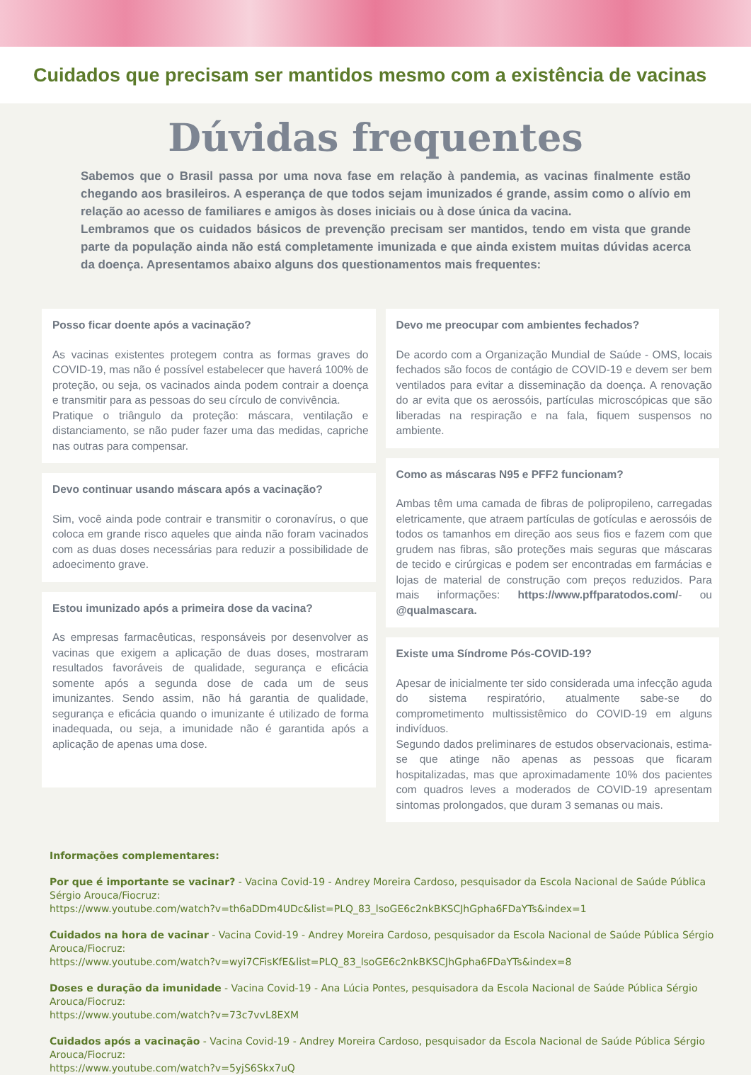Cuidados que precisam ser mantidos mesmo com a existência de vacinas
Dúvidas frequentes
Sabemos que o Brasil passa por uma nova fase em relação à pandemia, as vacinas finalmente estão chegando aos brasileiros. A esperança de que todos sejam imunizados é grande, assim como o alívio em relação ao acesso de familiares e amigos às doses iniciais ou à dose única da vacina.
Lembramos que os cuidados básicos de prevenção precisam ser mantidos, tendo em vista que grande parte da população ainda não está completamente imunizada e que ainda existem muitas dúvidas acerca da doença. Apresentamos abaixo alguns dos questionamentos mais frequentes:
Posso ficar doente após a vacinação?
As vacinas existentes protegem contra as formas graves do COVID-19, mas não é possível estabelecer que haverá 100% de proteção, ou seja, os vacinados ainda podem contrair a doença e transmitir para as pessoas do seu círculo de convivência.
Pratique o triângulo da proteção: máscara, ventilação e distanciamento, se não puder fazer uma das medidas, capriche nas outras para compensar.
Devo continuar usando máscara após a vacinação?
Sim, você ainda pode contrair e transmitir o coronavírus, o que coloca em grande risco aqueles que ainda não foram vacinados com as duas doses necessárias para reduzir a possibilidade de adoecimento grave.
Estou imunizado após a primeira dose da vacina?
As empresas farmacêuticas, responsáveis por desenvolver as vacinas que exigem a aplicação de duas doses, mostraram resultados favoráveis de qualidade, segurança e eficácia somente após a segunda dose de cada um de seus imunizantes. Sendo assim, não há garantia de qualidade, segurança e eficácia quando o imunizante é utilizado de forma inadequada, ou seja, a imunidade não é garantida após a aplicação de apenas uma dose.
Devo me preocupar com ambientes fechados?
De acordo com a Organização Mundial de Saúde - OMS, locais fechados são focos de contágio de COVID-19 e devem ser bem ventilados para evitar a disseminação da doença. A renovação do ar evita que os aerossóis, partículas microscópicas que são liberadas na respiração e na fala, fiquem suspensos no ambiente.
Como as máscaras N95 e PFF2 funcionam?
Ambas têm uma camada de fibras de polipropileno, carregadas eletricamente, que atraem partículas de gotículas e aerossóis de todos os tamanhos em direção aos seus fios e fazem com que grudem nas fibras, são proteções mais seguras que máscaras de tecido e cirúrgicas e podem ser encontradas em farmácias e lojas de material de construção com preços reduzidos. Para mais informações: https://www.pffparatodos.com/- ou @qualmascara.
Existe uma Síndrome Pós-COVID-19?
Apesar de inicialmente ter sido considerada uma infecção aguda do sistema respiratório, atualmente sabe-se do comprometimento multissistêmico do COVID-19 em alguns indivíduos.
Segundo dados preliminares de estudos observacionais, estima-se que atinge não apenas as pessoas que ficaram hospitalizadas, mas que aproximadamente 10% dos pacientes com quadros leves a moderados de COVID-19 apresentam sintomas prolongados, que duram 3 semanas ou mais.
Informações complementares:
Por que é importante se vacinar? - Vacina Covid-19 - Andrey Moreira Cardoso, pesquisador da Escola Nacional de Saúde Pública Sérgio Arouca/Fiocruz:
https://www.youtube.com/watch?v=th6aDDm4UDc&list=PLQ_83_lsoGE6c2nkBKSCJhGpha6FDaYTs&index=1
Cuidados na hora de vacinar - Vacina Covid-19 - Andrey Moreira Cardoso, pesquisador da Escola Nacional de Saúde Pública Sérgio Arouca/Fiocruz:
https://www.youtube.com/watch?v=wyi7CFisKfE&list=PLQ_83_lsoGE6c2nkBKSCJhGpha6FDaYTs&index=8
Doses e duração da imunidade - Vacina Covid-19 - Ana Lúcia Pontes, pesquisadora da Escola Nacional de Saúde Pública Sérgio Arouca/Fiocruz:
https://www.youtube.com/watch?v=73c7vvL8EXM
Cuidados após a vacinação - Vacina Covid-19 - Andrey Moreira Cardoso, pesquisador da Escola Nacional de Saúde Pública Sérgio Arouca/Fiocruz:
https://www.youtube.com/watch?v=5yjS6Skx7uQ